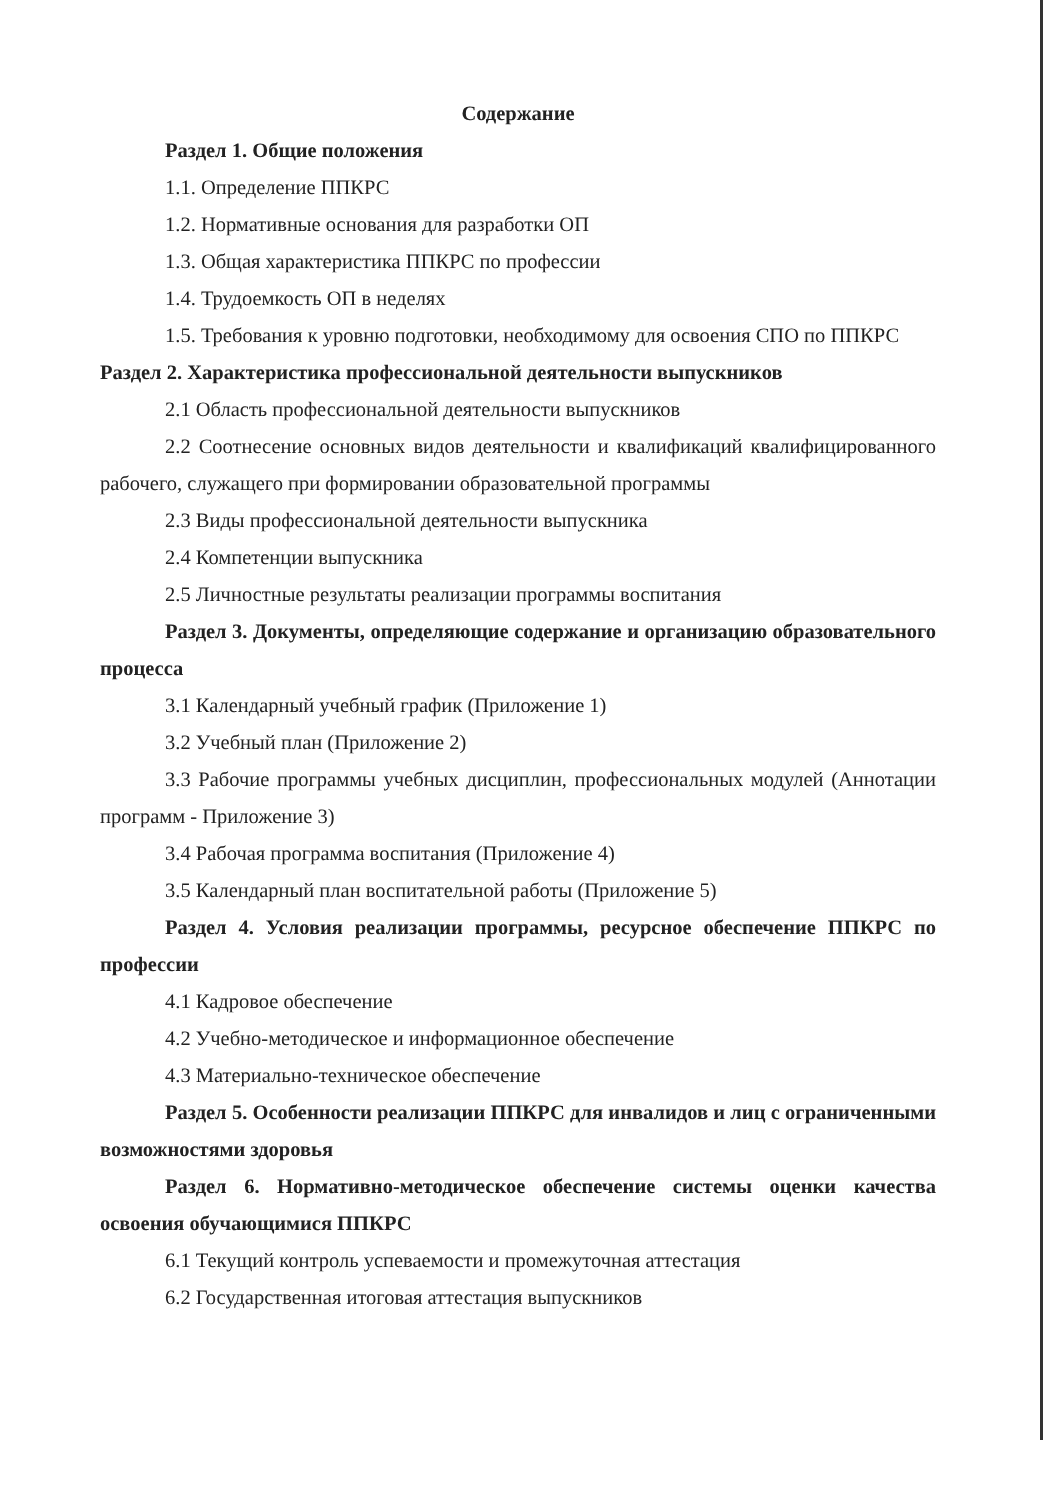Содержание
Раздел 1. Общие положения
1.1. Определение ППКРС
1.2. Нормативные основания для разработки ОП
1.3. Общая характеристика ППКРС по профессии
1.4. Трудоемкость ОП в неделях
1.5. Требования к уровню подготовки, необходимому для освоения СПО по ППКРС
Раздел 2. Характеристика профессиональной деятельности выпускников
2.1 Область профессиональной деятельности выпускников
2.2 Соотнесение основных видов деятельности и квалификаций квалифицированного рабочего, служащего при формировании образовательной программы
2.3 Виды профессиональной деятельности выпускника
2.4 Компетенции выпускника
2.5 Личностные результаты реализации программы воспитания
Раздел 3. Документы, определяющие содержание и организацию образовательного процесса
3.1 Календарный учебный график (Приложение 1)
3.2 Учебный план (Приложение 2)
3.3 Рабочие программы учебных дисциплин, профессиональных модулей (Аннотации программ - Приложение 3)
3.4 Рабочая программа воспитания (Приложение 4)
3.5 Календарный план воспитательной работы (Приложение 5)
Раздел 4. Условия реализации программы, ресурсное обеспечение ППКРС по профессии
4.1 Кадровое обеспечение
4.2 Учебно-методическое и информационное обеспечение
4.3 Материально-техническое обеспечение
Раздел 5. Особенности реализации ППКРС для инвалидов и лиц с ограниченными возможностями здоровья
Раздел 6. Нормативно-методическое обеспечение системы оценки качества освоения обучающимися ППКРС
6.1 Текущий контроль успеваемости и промежуточная аттестация
6.2 Государственная итоговая аттестация выпускников